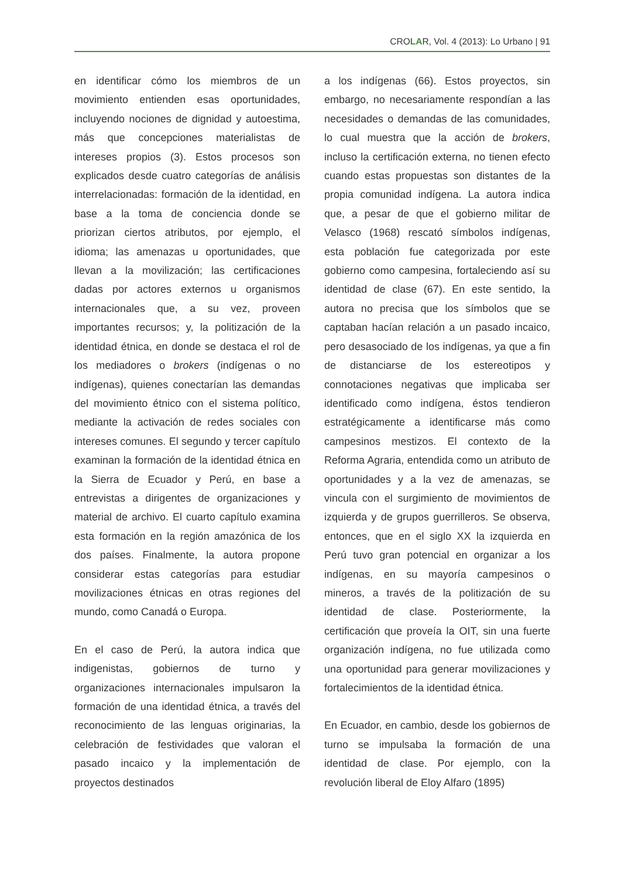CROLAR, Vol. 4 (2013): Lo Urbano | 91
en identificar cómo los miembros de un movimiento entienden esas oportunidades, incluyendo nociones de dignidad y autoestima, más que concepciones materialistas de intereses propios (3). Estos procesos son explicados desde cuatro categorías de análisis interrelacionadas: formación de la identidad, en base a la toma de conciencia donde se priorizan ciertos atributos, por ejemplo, el idioma; las amenazas u oportunidades, que llevan a la movilización; las certificaciones dadas por actores externos u organismos internacionales que, a su vez, proveen importantes recursos; y, la politización de la identidad étnica, en donde se destaca el rol de los mediadores o brokers (indígenas o no indígenas), quienes conectarían las demandas del movimiento étnico con el sistema político, mediante la activación de redes sociales con intereses comunes. El segundo y tercer capítulo examinan la formación de la identidad étnica en la Sierra de Ecuador y Perú, en base a entrevistas a dirigentes de organizaciones y material de archivo. El cuarto capítulo examina esta formación en la región amazónica de los dos países. Finalmente, la autora propone considerar estas categorías para estudiar movilizaciones étnicas en otras regiones del mundo, como Canadá o Europa.
En el caso de Perú, la autora indica que indigenistas, gobiernos de turno y organizaciones internacionales impulsaron la formación de una identidad étnica, a través del reconocimiento de las lenguas originarias, la celebración de festividades que valoran el pasado incaico y la implementación de proyectos destinados
a los indígenas (66). Estos proyectos, sin embargo, no necesariamente respondían a las necesidades o demandas de las comunidades, lo cual muestra que la acción de brokers, incluso la certificación externa, no tienen efecto cuando estas propuestas son distantes de la propia comunidad indígena. La autora indica que, a pesar de que el gobierno militar de Velasco (1968) rescató símbolos indígenas, esta población fue categorizada por este gobierno como campesina, fortaleciendo así su identidad de clase (67). En este sentido, la autora no precisa que los símbolos que se captaban hacían relación a un pasado incaico, pero desasociado de los indígenas, ya que a fin de distanciarse de los estereotipos y connotaciones negativas que implicaba ser identificado como indígena, éstos tendieron estratégicamente a identificarse más como campesinos mestizos. El contexto de la Reforma Agraria, entendida como un atributo de oportunidades y a la vez de amenazas, se vincula con el surgimiento de movimientos de izquierda y de grupos guerrilleros. Se observa, entonces, que en el siglo XX la izquierda en Perú tuvo gran potencial en organizar a los indígenas, en su mayoría campesinos o mineros, a través de la politización de su identidad de clase. Posteriormente, la certificación que proveía la OIT, sin una fuerte organización indígena, no fue utilizada como una oportunidad para generar movilizaciones y fortalecimientos de la identidad étnica.
En Ecuador, en cambio, desde los gobiernos de turno se impulsaba la formación de una identidad de clase. Por ejemplo, con la revolución liberal de Eloy Alfaro (1895)